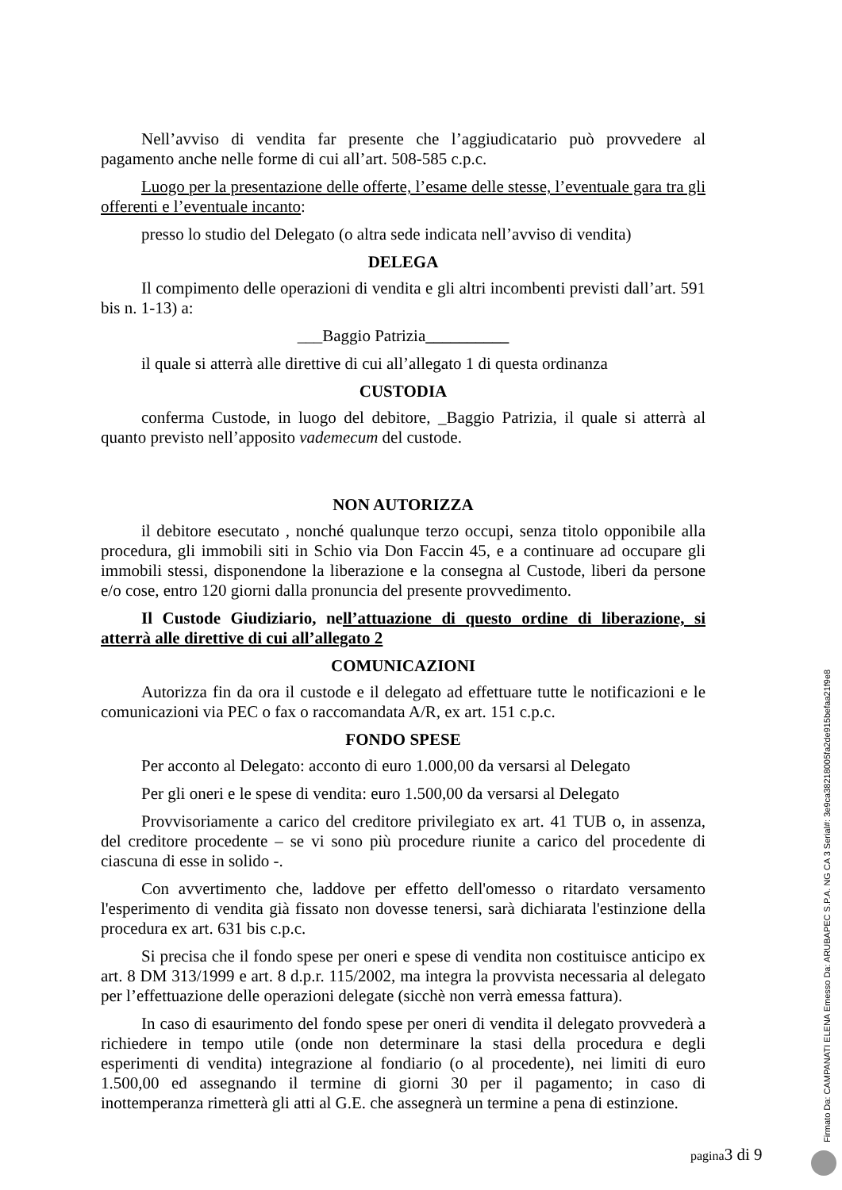Nell’avviso di vendita far presente che l’aggiudicatario può provvedere al pagamento anche nelle forme di cui all’art. 508-585 c.p.c.
Luogo per la presentazione delle offerte, l’esame delle stesse, l’eventuale gara tra gli offerenti e l’eventuale incanto:
presso lo studio del Delegato (o altra sede indicata nell’avviso di vendita)
DELEGA
Il compimento delle operazioni di vendita e gli altri incombenti previsti dall’art. 591 bis n. 1-13) a:
___Baggio Patrizia__________
il quale si atterrà alle direttive di cui all’allegato 1 di questa ordinanza
CUSTODIA
conferma Custode, in luogo del debitore, _Baggio Patrizia, il quale si atterrà al quanto previsto nell’apposito vademecum del custode.
NON AUTORIZZA
il debitore esecutato , nonché qualunque terzo occupi, senza titolo opponibile alla procedura, gli immobili siti in Schio via Don Faccin 45, e a continuare ad occupare gli immobili stessi, disponendone la liberazione e la consegna al Custode, liberi da persone e/o cose, entro 120 giorni dalla pronuncia del presente provvedimento.
Il Custode Giudiziario, nell’attuazione di questo ordine di liberazione, si atterrà alle direttive di cui all’allegato 2
COMUNICAZIONI
Autorizza fin da ora il custode e il delegato ad effettuare tutte le notificazioni e le comunicazioni via PEC o fax o raccomandata A/R, ex art. 151 c.p.c.
FONDO SPESE
Per acconto al Delegato: acconto di euro 1.000,00 da versarsi al Delegato
Per gli oneri e le spese di vendita: euro 1.500,00 da versarsi al Delegato
Provvisoriamente a carico del creditore privilegiato ex art. 41 TUB o, in assenza, del creditore procedente – se vi sono più procedure riunite a carico del procedente di ciascuna di esse in solido -.
Con avvertimento che, laddove per effetto dell'omesso o ritardato versamento l'esperimento di vendita già fissato non dovesse tenersi, sarà dichiarata l'estinzione della procedura ex art. 631 bis c.p.c.
Si precisa che il fondo spese per oneri e spese di vendita non costituisce anticipo ex art. 8 DM 313/1999 e art. 8 d.p.r. 115/2002, ma integra la provvista necessaria al delegato per l’effettuazione delle operazioni delegate (sicchè non verrà emessa fattura).
In caso di esaurimento del fondo spese per oneri di vendita il delegato provvederà a richiedere in tempo utile (onde non determinare la stasi della procedura e degli esperimenti di vendita) integrazione al fondiario (o al procedente), nei limiti di euro 1.500,00 ed assegnando il termine di giorni 30 per il pagamento; in caso di inottemperanza rimetterà gli atti al G.E. che assegnerà un termine a pena di estinzione.
pagina3 di 9
Firmato Da: CAMPANATI ELENA Emesso Da: ARUBAPEC S.P.A. NG CA 3 Serial#: 3e9ca38218005fa2de915befaa21f9e8